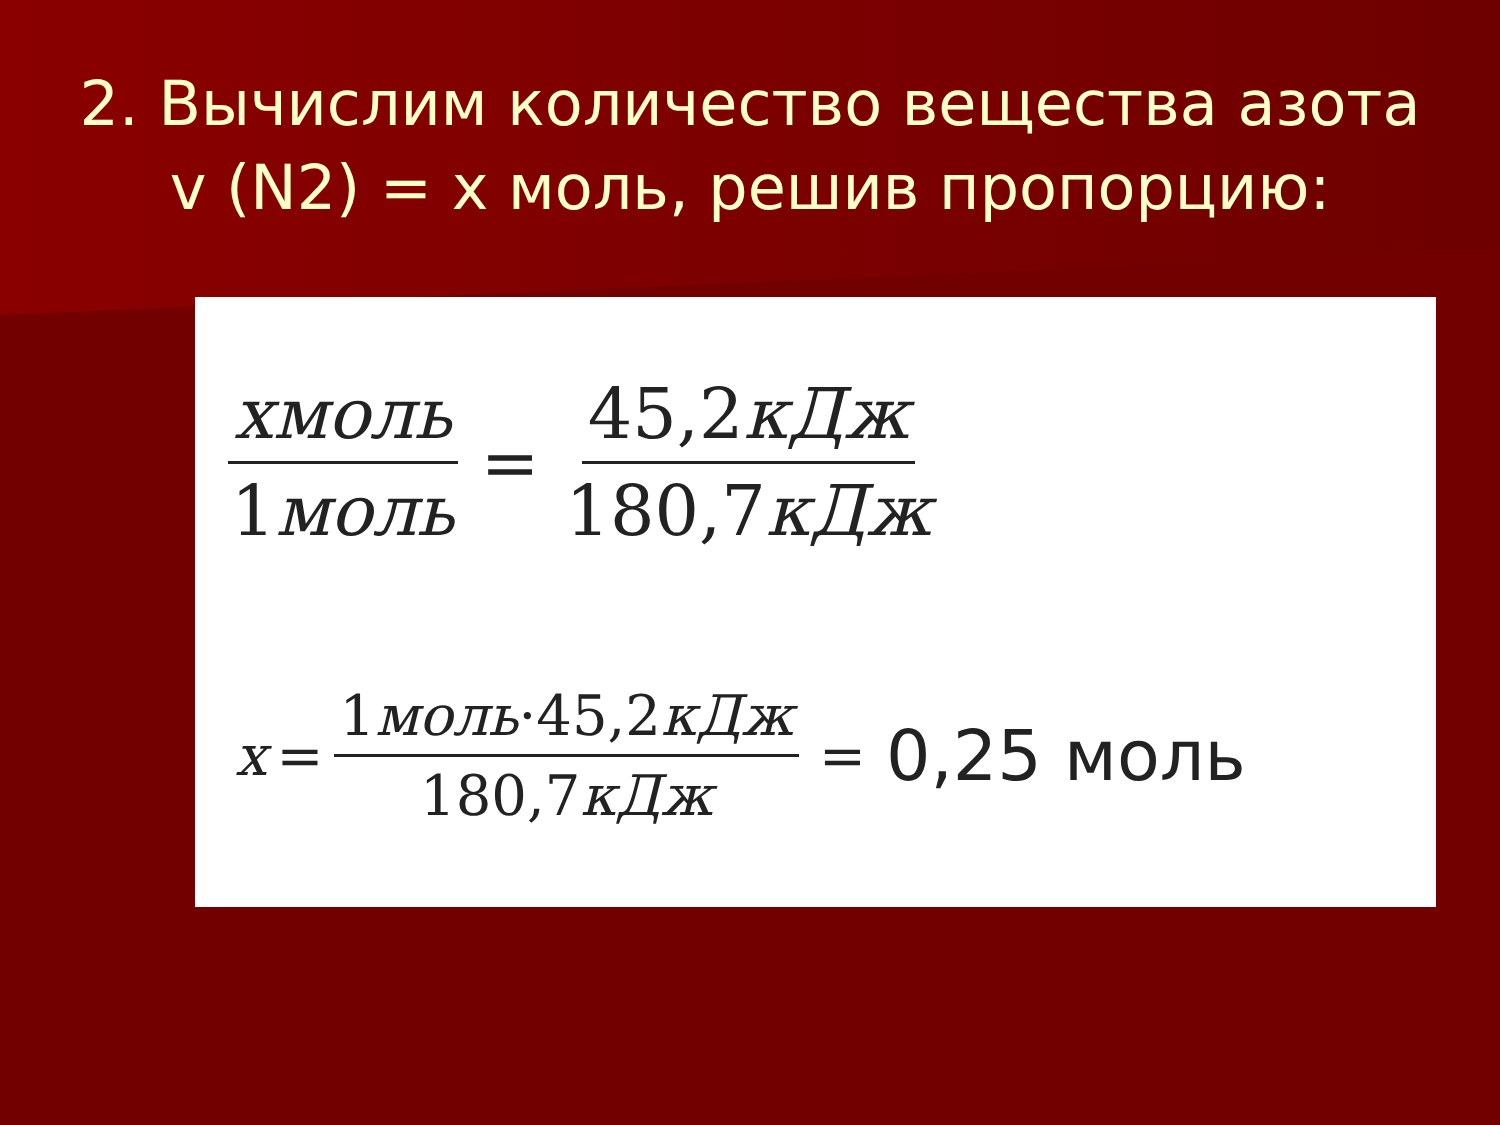2. Вычислим количество вещества азота v (N2) = x моль, решив пропорцию:
xмоль 1моль
=
45,2кДж 180,7кДж
x =
1моль·45,2кДж 180,7кДж
= 0,25 моль